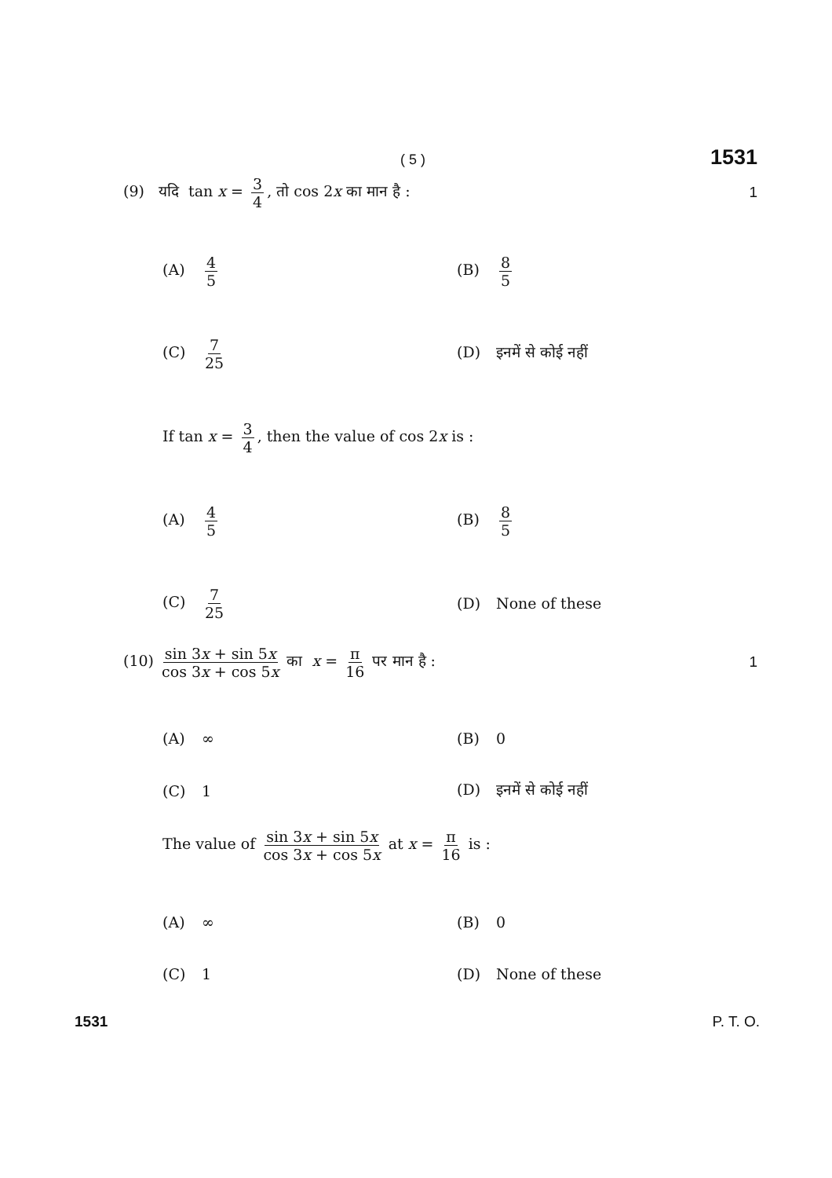( 5 ) 1531
(9) यदि tan x = 3 4, तो cos 2x का मान है : 1
(A) 4 5 (B) 8 5
(C) 7 25 (D) इनमें से कोई नहीं
If tan x = 3 4, then the value of cos 2x is :
(A) 4 5 (B) 8 5
(C) 7 25 (D) None of these
(10) sin 3x + sin 5x cos 3x + cos 5x का x = π 16 पर मान है : 1
(A) ∞ (B) 0
(C) 1 (D) इनमें से कोई नहीं
The value of sin 3x + sin 5x cos 3x + cos 5x at x = π 16 is :
(A) ∞ (B) 0
(C) 1 (D) None of these
1531 P. T. O.